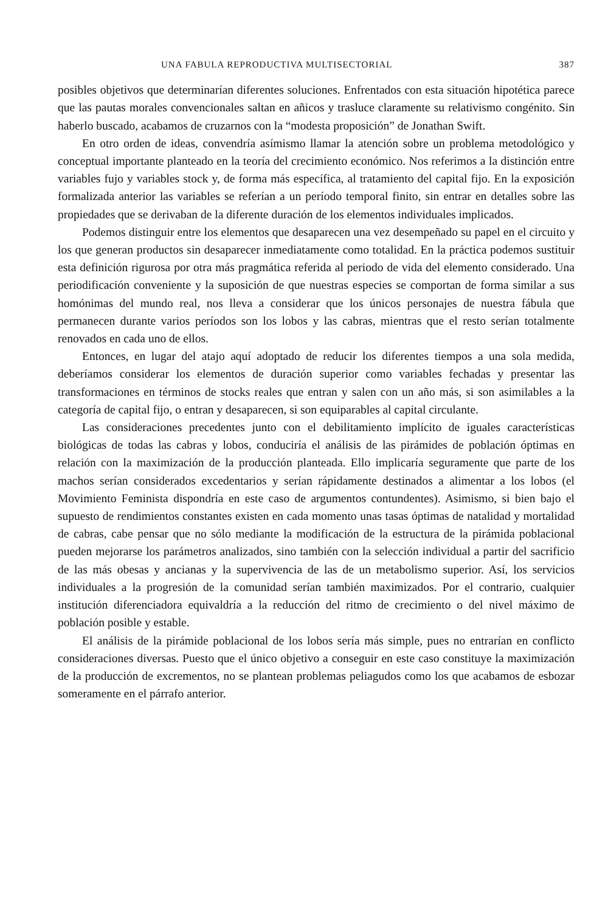UNA FABULA REPRODUCTIVA MULTISECTORIAL 387
posibles objetivos que determinarían diferentes soluciones. Enfrentados con esta situación hipotética parece que las pautas morales convencionales saltan en añicos y trasluce claramente su relativismo congénito. Sin haberlo buscado, acabamos de cruzarnos con la “modesta proposición” de Jonathan Swift.
En otro orden de ideas, convendría asímismo llamar la atención sobre un problema metodológico y conceptual importante planteado en la teoría del crecimiento económico. Nos referimos a la distinción entre variables fujo y variables stock y, de forma más específica, al tratamiento del capital fijo. En la exposición formalizada anterior las variables se referían a un período temporal finito, sin entrar en detalles sobre las propiedades que se derivaban de la diferente duración de los elementos individuales implicados.
Podemos distinguir entre los elementos que desaparecen una vez desempeñado su papel en el circuito y los que generan productos sin desaparecer inmediatamente como totalidad. En la práctica podemos sustituir esta definición rigurosa por otra más pragmática referida al periodo de vida del elemento considerado. Una periodificación conveniente y la suposición de que nuestras especies se comportan de forma similar a sus homónimas del mundo real, nos lleva a considerar que los únicos personajes de nuestra fábula que permanecen durante varios períodos son los lobos y las cabras, mientras que el resto serían totalmente renovados en cada uno de ellos.
Entonces, en lugar del atajo aquí adoptado de reducir los diferentes tiempos a una sola medida, deberíamos considerar los elementos de duración superior como variables fechadas y presentar las transformaciones en términos de stocks reales que entran y salen con un año más, si son asimilables a la categoría de capital fijo, o entran y desaparecen, si son equiparables al capital circulante.
Las consideraciones precedentes junto con el debilitamiento implícito de iguales características biológicas de todas las cabras y lobos, conduciría el análisis de las pirámides de población óptimas en relación con la maximización de la producción planteada. Ello implicaría seguramente que parte de los machos serían considerados excedentarios y serían rápidamente destinados a alimentar a los lobos (el Movimiento Feminista dispondría en este caso de argumentos contundentes). Asimismo, si bien bajo el supuesto de rendimientos constantes existen en cada momento unas tasas óptimas de natalidad y mortalidad de cabras, cabe pensar que no sólo mediante la modificación de la estructura de la pirámida poblacional pueden mejorarse los parámetros analizados, sino también con la selección individual a partir del sacrificio de las más obesas y ancianas y la supervivencia de las de un metabolismo superior. Así, los servicios individuales a la progresión de la comunidad serían también maximizados. Por el contrario, cualquier institución diferenciadora equivaldría a la reducción del ritmo de crecimiento o del nivel máximo de población posible y estable.
El análisis de la pirámide poblacional de los lobos sería más simple, pues no entrarían en conflicto consideraciones diversas. Puesto que el único objetivo a conseguir en este caso constituye la maximización de la producción de excrementos, no se plantean problemas peliagudos como los que acabamos de esbozar someramente en el párrafo anterior.